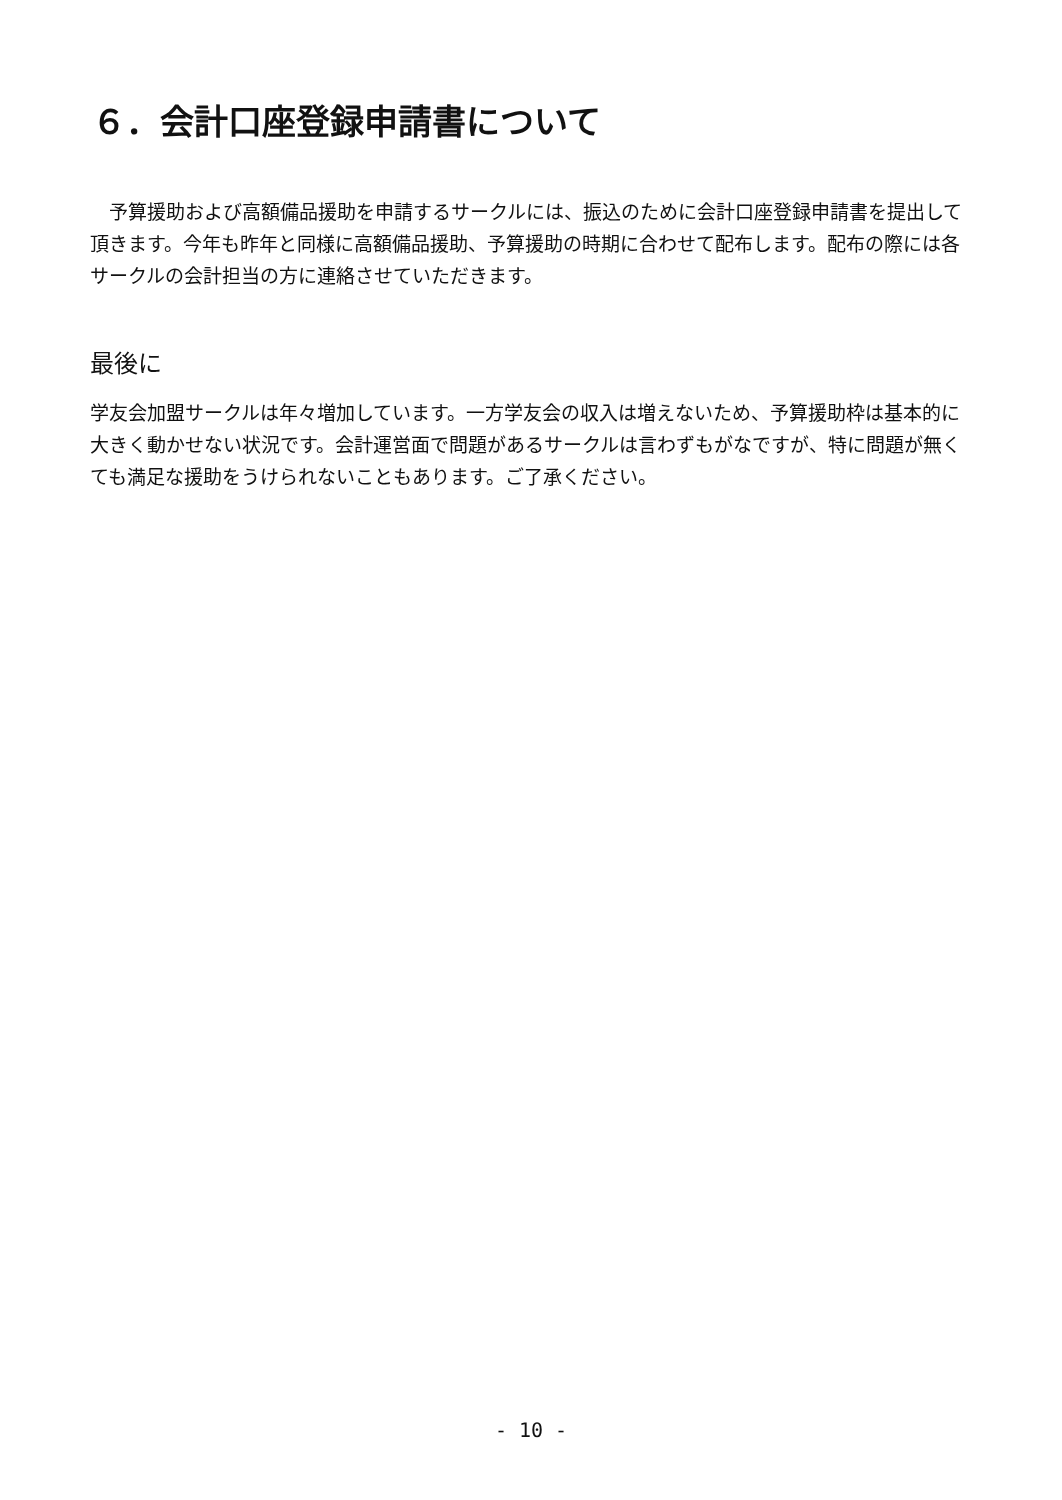６．会計口座登録申請書について
　予算援助および高額備品援助を申請するサークルには、振込のために会計口座登録申請書を提出して頂きます。今年も昨年と同様に高額備品援助、予算援助の時期に合わせて配布します。配布の際には各サークルの会計担当の方に連絡させていただきます。
最後に
学友会加盟サークルは年々増加しています。一方学友会の収入は増えないため、予算援助枠は基本的に大きく動かせない状況です。会計運営面で問題があるサークルは言わずもがなですが、特に問題が無くても満足な援助をうけられないこともあります。ご了承ください。
- 10 -